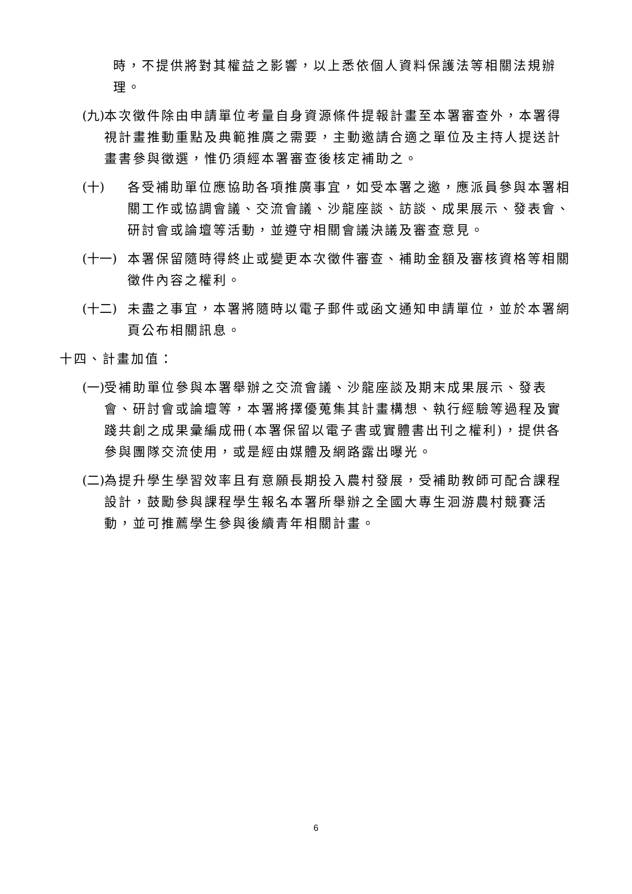時，不提供將對其權益之影響，以上悉依個人資料保護法等相關法規辦理。
(九) 本次徵件除由申請單位考量自身資源條件提報計畫至本署審查外，本署得視計畫推動重點及典範推廣之需要，主動邀請合適之單位及主持人提送計畫書參與徵選，惟仍須經本署審查後核定補助之。
(十) 各受補助單位應協助各項推廣事宜，如受本署之邀，應派員參與本署相關工作或協調會議、交流會議、沙龍座談、訪談、成果展示、發表會、研討會或論壇等活動，並遵守相關會議決議及審查意見。
(十一) 本署保留隨時得終止或變更本次徵件審查、補助金額及審核資格等相關徵件內容之權利。
(十二) 未盡之事宜，本署將隨時以電子郵件或函文通知申請單位，並於本署網頁公布相關訊息。
十四、計畫加值：
(一) 受補助單位參與本署舉辦之交流會議、沙龍座談及期末成果展示、發表會、研討會或論壇等，本署將擇優蒐集其計畫構想、執行經驗等過程及實踐共創之成果彙編成冊(本署保留以電子書或實體書出刊之權利)，提供各參與團隊交流使用，或是經由媒體及網路露出曝光。
(二) 為提升學生學習效率且有意願長期投入農村發展，受補助教師可配合課程設計，鼓勵參與課程學生報名本署所舉辦之全國大專生洄游農村競賽活動，並可推薦學生參與後續青年相關計畫。
6